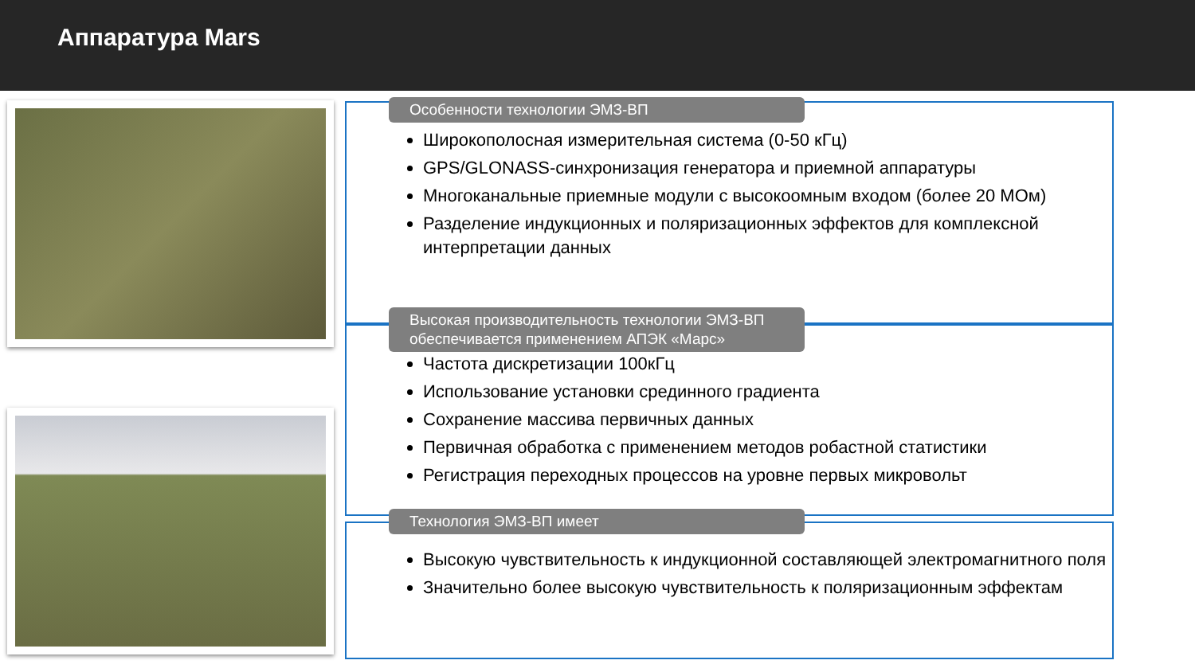Аппаратура Mars
Особенности технологии ЭМЗ-ВП
Широкополосная измерительная система (0-50 кГц)
GPS/GLONASS-синхронизация генератора и приемной аппаратуры
Многоканальные приемные модули с высокоомным входом (более 20 МОм)
Разделение индукционных и поляризационных эффектов для комплексной интерпретации данных
Высокая производительность технологии ЭМЗ-ВП обеспечивается применением АПЭК «Марс»
Частота дискретизации 100кГц
Использование установки срединного градиента
Сохранение массива первичных данных
Первичная обработка с применением методов робастной статистики
Регистрация переходных процессов на уровне первых микровольт
Технология ЭМЗ-ВП имеет
Высокую чувствительность к индукционной составляющей электромагнитного поля
Значительно более высокую чувствительность к поляризационным эффектам